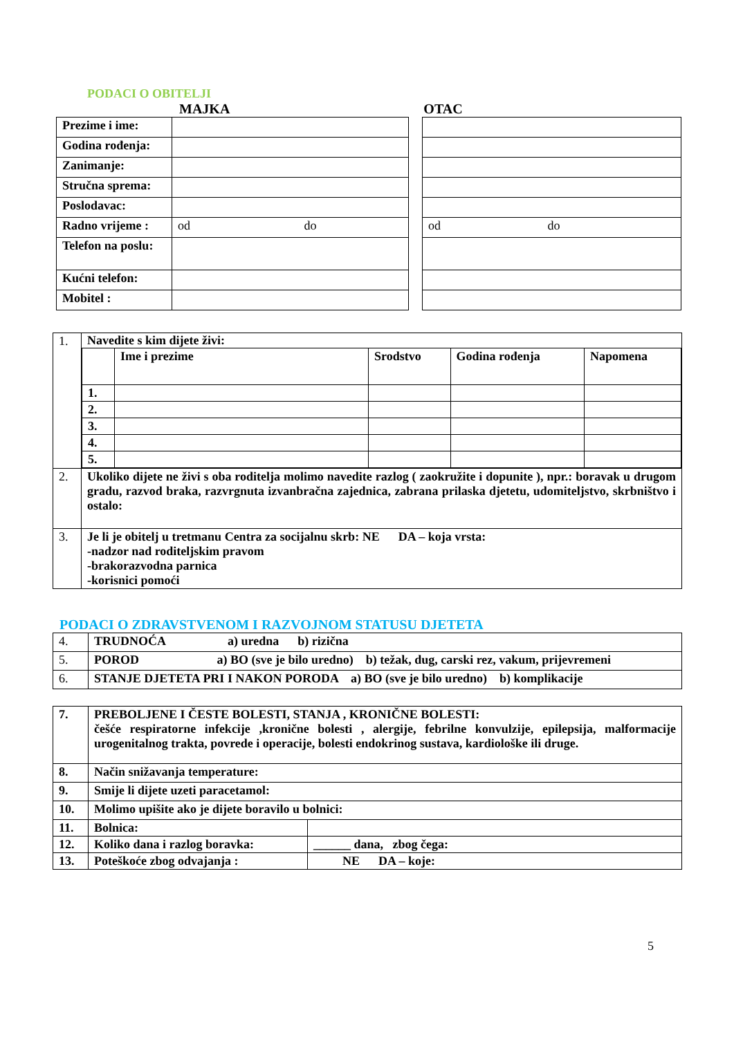PODACI O OBITELJI
MAJKA OTAC
| Prezime i ime: | |
| Godina rođenja: | |
| Zanimanje: | |
| Stručna sprema: | |
| Poslodavac: | |
| Radno vrijeme : | od do |
| Telefon na poslu: | |
| Kućni telefon: | |
| Mobitel : | |
| od do |
| 1. | Navedite s kim dijete živi: / / Ime i prezime / Srodstvo / Godina rođenja / Napomena / / --- / --- / --- / --- / --- / / 1. / / / / / / 2. / / / / / / 3. / / / / / / 4. / / / / / / 5. / / / / / |
| 2. | Ukoliko dijete ne živi s oba roditelja molimo navedite razlog ( zaokružite i dopunite ), npr.: boravak u drugom gradu, razvod braka, razvrgnuta izvanbračna zajednica, zabrana prilaska djetetu, udomiteljstvo, skrbništvo i ostalo: |
| 3. | Je li je obitelj u tretmanu Centra za socijalnu skrb: NE DA – koja vrsta: -nadzor nad roditeljskim pravom -brakorazvodna parnica -korisnici pomoći |
PODACI O ZDRAVSTVENOM I RAZVOJNOM STATUSU DJETETA
| 4. | TRUDNOĆA a) uredna b) rizična |
| 5. | POROD a) BO (sve je bilo uredno) b) težak, dug, carski rez, vakum, prijevremeni |
| 6. | STANJE DJETETA PRI I NAKON PORODA a) BO (sve je bilo uredno) b) komplikacije |
| 7. | PREBOLJENE I ČESTE BOLESTI, STANJA , KRONIČNE BOLESTI: češće respiratorne infekcije ,kronične bolesti , alergije, febrilne konvulzije, epilepsija, malformacije urogenitalnog trakta, povrede i operacije, bolesti endokrinog sustava, kardiološke ili druge. | |
| 8. | Način snižavanja temperature: | |
| 9. | Smije li dijete uzeti paracetamol: | |
| 10. | Molimo upišite ako je dijete boravilo u bolnici: | |
| 11. | Bolnica: | |
| 12. | Koliko dana i razlog boravka: | ______ dana, zbog čega: |
| 13. | Poteškoće zbog odvajanja : | NE DA – koje: |
5